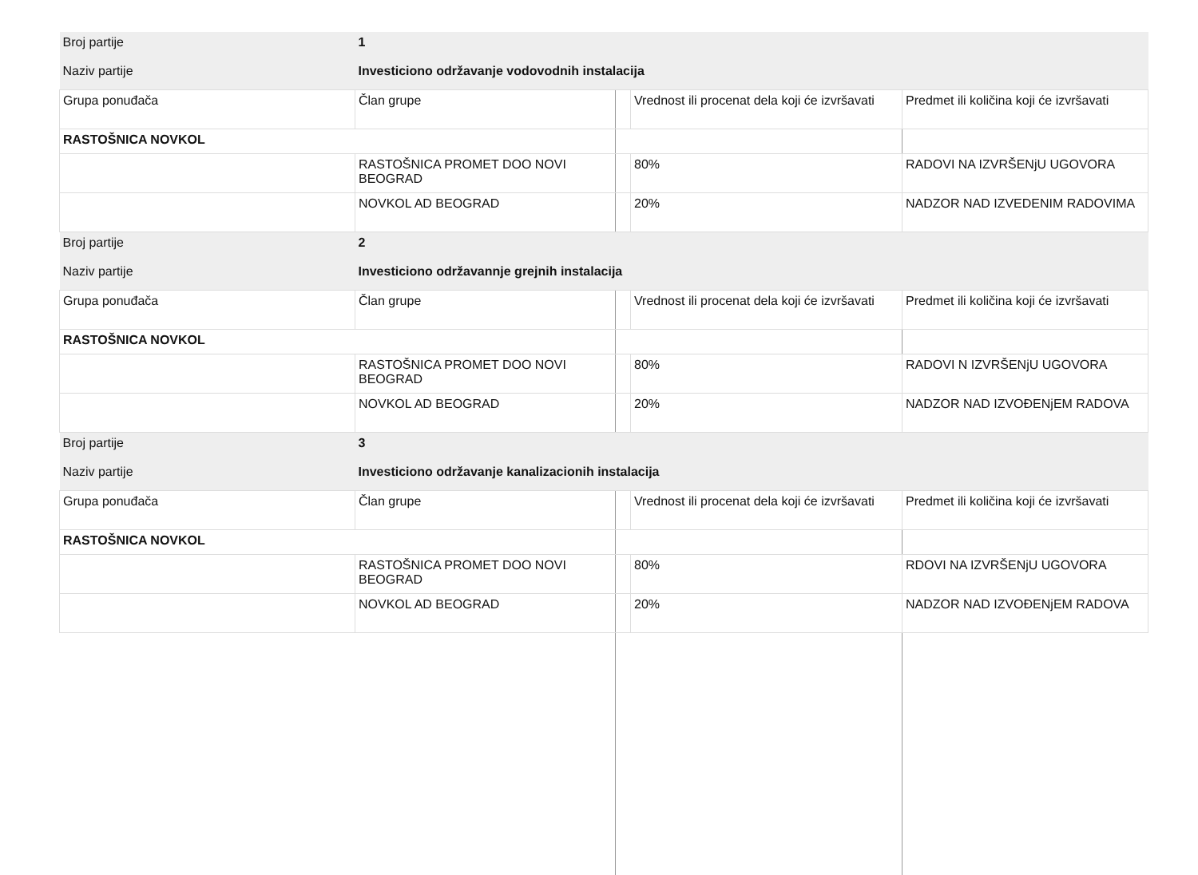| Broj partije | 1 | | |
| Naziv partije | Investiciono održavanje vodovodnih instalacija | | |
| Grupa ponuđača | Član grupe | Vrednost ili procenat dela koji će izvršavati | Predmet ili količina koji će izvršavati |
| RASTOŠNICA NOVKOL | | | |
| | RASTOŠNICA PROMET DOO NOVI BEOGRAD | 80% | RADOVI NA IZVRŠENjU UGOVORA |
| | NOVKOL AD BEOGRAD | 20% | NADZOR NAD IZVEDENIM RADOVIMA |
| Broj partije | 2 | | |
| Naziv partije | Investiciono održavannje grejnih instalacija | | |
| Grupa ponuđača | Član grupe | Vrednost ili procenat dela koji će izvršavati | Predmet ili količina koji će izvršavati |
| RASTOŠNICA NOVKOL | | | |
| | RASTOŠNICA PROMET DOO NOVI BEOGRAD | 80% | RADOVI N IZVRŠENjU UGOVORA |
| | NOVKOL AD BEOGRAD | 20% | NADZOR NAD IZVOĐENjEM RADOVA |
| Broj partije | 3 | | |
| Naziv partije | Investiciono održavanje kanalizacionih instalacija | | |
| Grupa ponuđača | Član grupe | Vrednost ili procenat dela koji će izvršavati | Predmet ili količina koji će izvršavati |
| RASTOŠNICA NOVKOL | | | |
| | RASTOŠNICA PROMET DOO NOVI BEOGRAD | 80% | RDOVI NA IZVRŠENjU UGOVORA |
| | NOVKOL AD BEOGRAD | 20% | NADZOR NAD IZVOĐENjEM RADOVA |